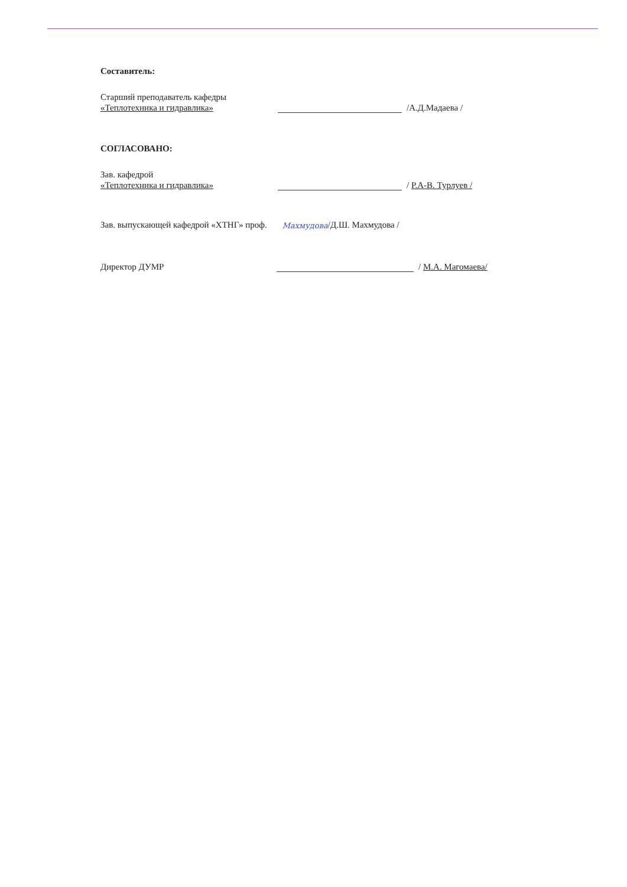Составитель:
Старший преподаватель кафедры
«Теплотехника и гидравлика»
/А.Д.Мадаева /
СОГЛАСОВАНО:
Зав. кафедрой
«Теплотехника и гидравлика»
/ Р.А-В. Турлуев /
Зав. выпускающей кафедрой «ХТНГ» проф. Махмудова /Д.Ш. Махмудова /
Директор ДУМР / М.А. Магомаева/